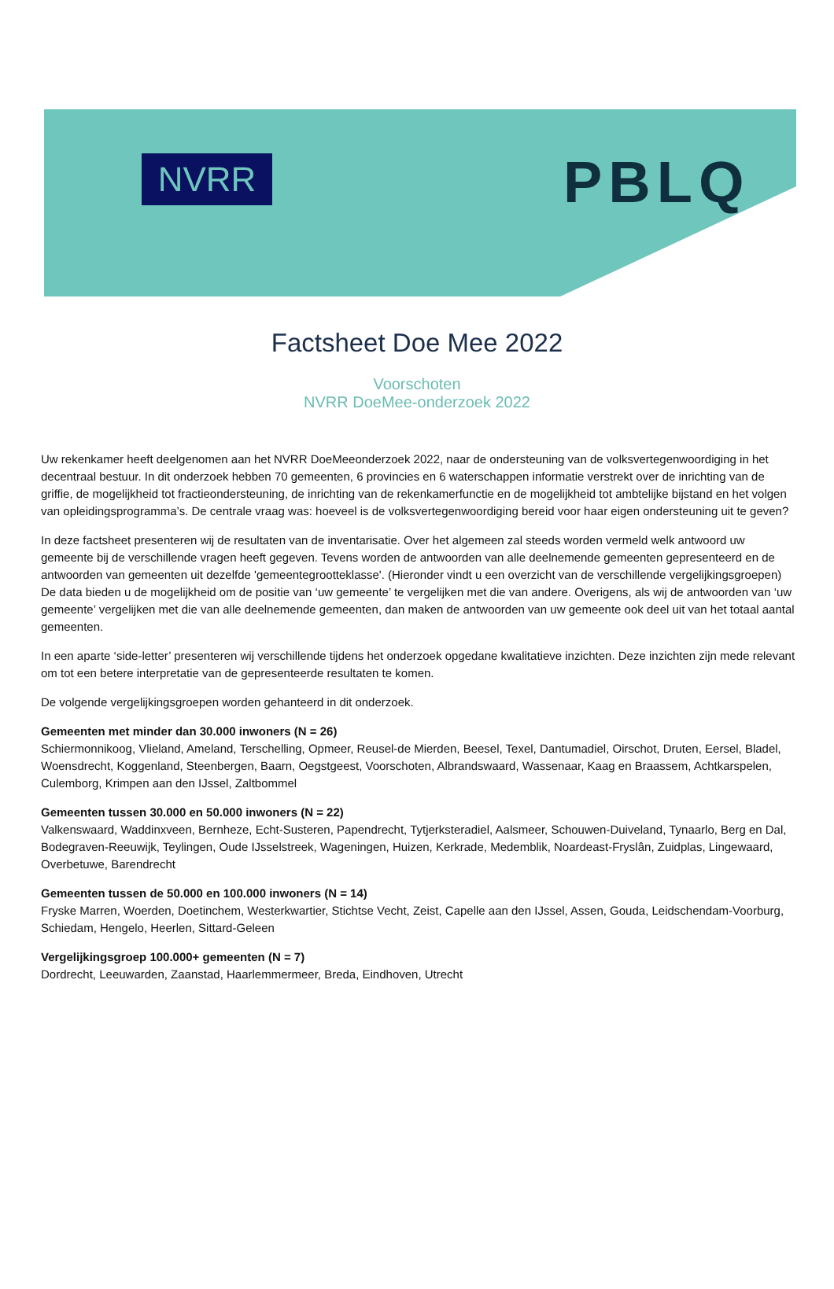NVRR PBLQ
Factsheet Doe Mee 2022
Voorschoten
NVRR DoeMee-onderzoek 2022
Uw rekenkamer heeft deelgenomen aan het NVRR DoeMeeonderzoek 2022, naar de ondersteuning van de volksvertegenwoordiging in het decentraal bestuur. In dit onderzoek hebben 70 gemeenten, 6 provincies en 6 waterschappen informatie verstrekt over de inrichting van de griffie, de mogelijkheid tot fractieondersteuning, de inrichting van de rekenkamerfunctie en de mogelijkheid tot ambtelijke bijstand en het volgen van opleidingsprogramma’s. De centrale vraag was: hoeveel is de volksvertegenwoordiging bereid voor haar eigen ondersteuning uit te geven?
In deze factsheet presenteren wij de resultaten van de inventarisatie. Over het algemeen zal steeds worden vermeld welk antwoord uw gemeente bij de verschillende vragen heeft gegeven. Tevens worden de antwoorden van alle deelnemende gemeenten gepresenteerd en de antwoorden van gemeenten uit dezelfde 'gemeentegrootteklasse'. (Hieronder vindt u een overzicht van de verschillende vergelijkingsgroepen) De data bieden u de mogelijkheid om de positie van ‘uw gemeente’ te vergelijken met die van andere. Overigens, als wij de antwoorden van ‘uw gemeente’ vergelijken met die van alle deelnemende gemeenten, dan maken de antwoorden van uw gemeente ook deel uit van het totaal aantal gemeenten.
In een aparte ‘side-letter’ presenteren wij verschillende tijdens het onderzoek opgedane kwalitatieve inzichten. Deze inzichten zijn mede relevant om tot een betere interpretatie van de gepresenteerde resultaten te komen.
De volgende vergelijkingsgroepen worden gehanteerd in dit onderzoek.
Gemeenten met minder dan 30.000 inwoners (N = 26)
Schiermonnikoog, Vlieland, Ameland, Terschelling, Opmeer, Reusel-de Mierden, Beesel, Texel, Dantumadiel, Oirschot, Druten, Eersel, Bladel, Woensdrecht, Koggenland, Steenbergen, Baarn, Oegstgeest, Voorschoten, Albrandswaard, Wassenaar, Kaag en Braassem, Achtkarspelen, Culemborg, Krimpen aan den IJssel, Zaltbommel
Gemeenten tussen 30.000 en 50.000 inwoners (N = 22)
Valkenswaard, Waddinxveen, Bernheze, Echt-Susteren, Papendrecht, Tytjerksteradiel, Aalsmeer, Schouwen-Duiveland, Tynaarlo, Berg en Dal, Bodegraven-Reeuwijk, Teylingen, Oude IJsselstreek, Wageningen, Huizen, Kerkrade, Medemblik, Noardeast-Fryslân, Zuidplas, Lingewaard, Overbetuwe, Barendrecht
Gemeenten tussen de 50.000 en 100.000 inwoners (N = 14)
Fryske Marren, Woerden, Doetinchem, Westerkwartier, Stichtse Vecht, Zeist, Capelle aan den IJssel, Assen, Gouda, Leidschendam-Voorburg, Schiedam, Hengelo, Heerlen, Sittard-Geleen
Vergelijkingsgroep 100.000+ gemeenten (N = 7)
Dordrecht, Leeuwarden, Zaanstad, Haarlemmermeer, Breda, Eindhoven, Utrecht